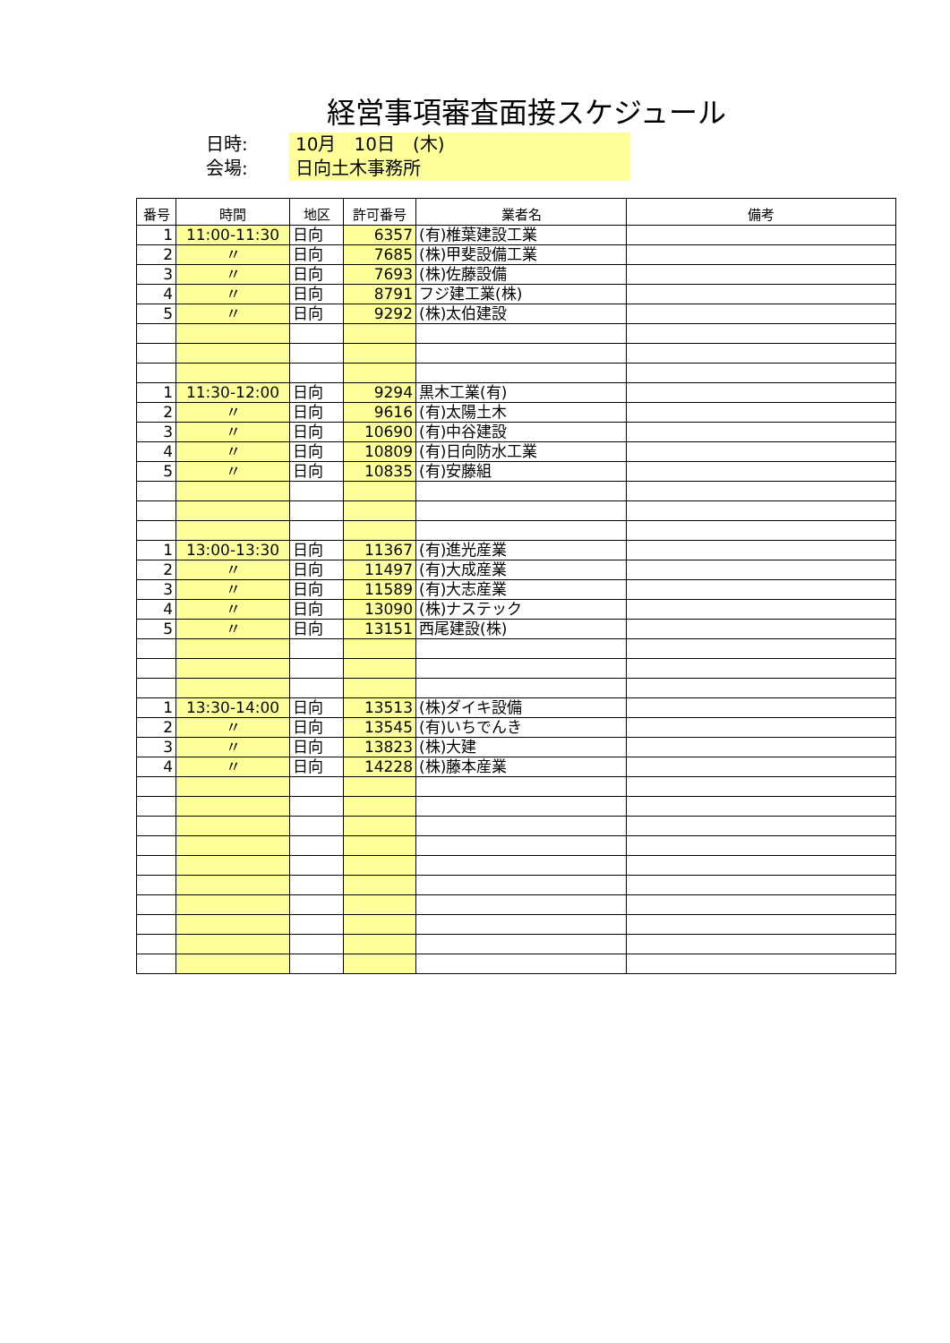経営事項審査面接スケジュール
日時: 10月　10日　(木)
会場: 日向土木事務所
| 番号 | 時間 | 地区 | 許可番号 | 業者名 | 備考 |
| --- | --- | --- | --- | --- | --- |
| 1 | 11:00-11:30 | 日向 | 6357 | (有)椎葉建設工業 | |
| 2 | 〃 | 日向 | 7685 | (株)甲斐設備工業 | |
| 3 | 〃 | 日向 | 7693 | (株)佐藤設備 | |
| 4 | 〃 | 日向 | 8791 | フジ建工業(株) | |
| 5 | 〃 | 日向 | 9292 | (株)太伯建設 | |
| 1 | 11:30-12:00 | 日向 | 9294 | 黒木工業(有) | |
| 2 | 〃 | 日向 | 9616 | (有)太陽土木 | |
| 3 | 〃 | 日向 | 10690 | (有)中谷建設 | |
| 4 | 〃 | 日向 | 10809 | (有)日向防水工業 | |
| 5 | 〃 | 日向 | 10835 | (有)安藤組 | |
| 1 | 13:00-13:30 | 日向 | 11367 | (有)進光産業 | |
| 2 | 〃 | 日向 | 11497 | (有)大成産業 | |
| 3 | 〃 | 日向 | 11589 | (有)大志産業 | |
| 4 | 〃 | 日向 | 13090 | (株)ナステック | |
| 5 | 〃 | 日向 | 13151 | 西尾建設(株) | |
| 1 | 13:30-14:00 | 日向 | 13513 | (株)ダイキ設備 | |
| 2 | 〃 | 日向 | 13545 | (有)いちでんき | |
| 3 | 〃 | 日向 | 13823 | (株)大建 | |
| 4 | 〃 | 日向 | 14228 | (株)藤本産業 | |